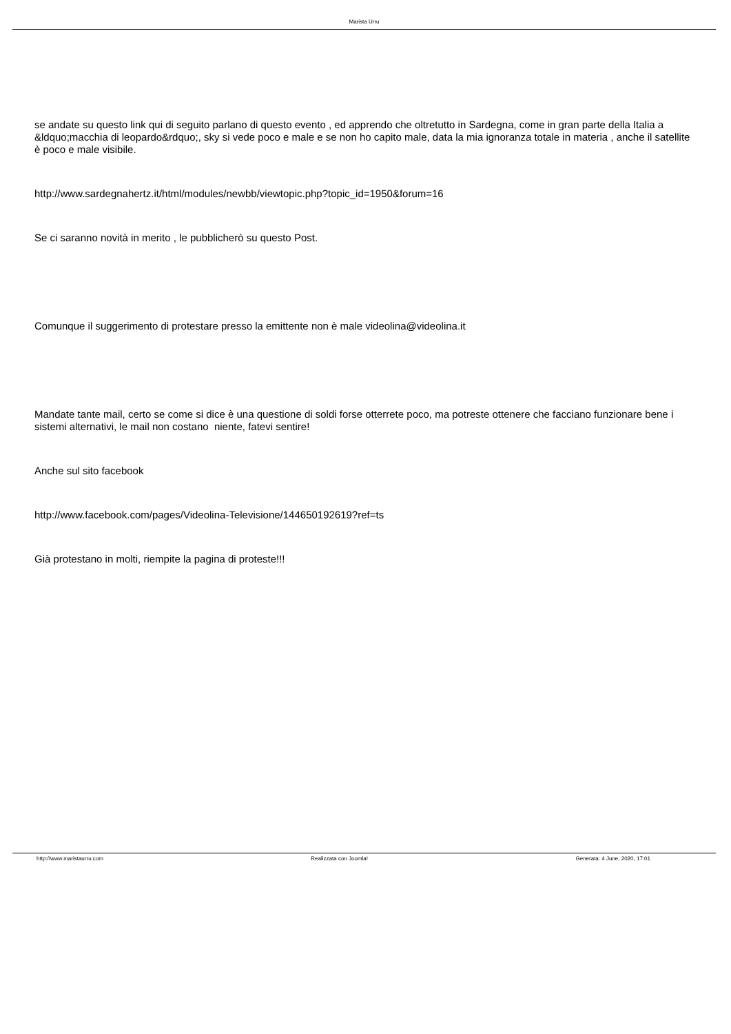Marista Urru
se andate su questo link qui di seguito parlano di questo evento , ed apprendo che oltretutto in Sardegna, come in gran parte della Italia a &ldquo;macchia di leopardo&rdquo;, sky si vede poco e male e se non ho capito male, data la mia ignoranza totale in materia , anche il satellite è poco e male visibile.
http://www.sardegnahertz.it/html/modules/newbb/viewtopic.php?topic_id=1950&forum=16
Se ci saranno novità in merito , le pubblicherò su questo Post.
Comunque il suggerimento di protestare presso la emittente non è male videolina@videolina.it
Mandate tante mail, certo se come si dice è una questione di soldi forse otterrete poco, ma potreste ottenere che facciano funzionare bene i sistemi alternativi, le mail non costano niente, fatevi sentire!
Anche sul sito facebook
http://www.facebook.com/pages/Videolina-Televisione/144650192619?ref=ts
Già protestano in molti, riempite la pagina di proteste!!!
http://www.maristaurru.com Realizzata con Joomla! Generata: 4 June, 2020, 17:01